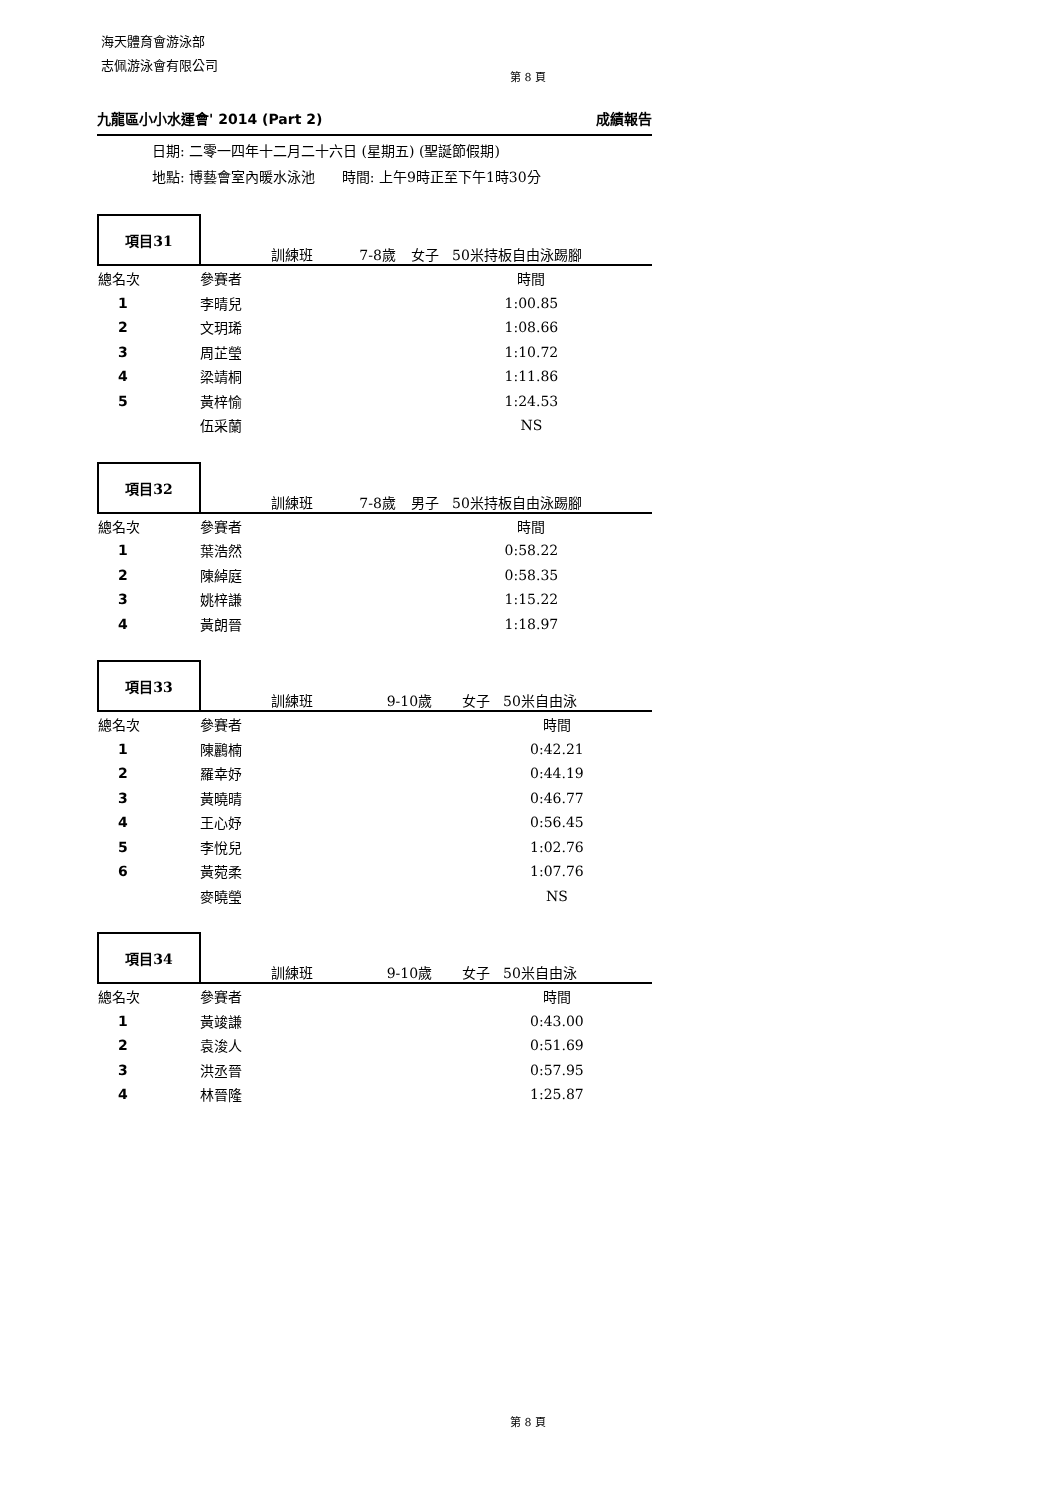海天體育會游泳部
志佩游泳會有限公司
第 8 頁
九龍區小小水運會' 2014 (Part 2) 成績報告
日期: 二零一四年十二月二十六日 (星期五) (聖誕節假期)
地點: 博藝會室內暖水泳池 時間: 上午9時正至下午1時30分
| 項目31 | 訓練班 | 7-8歲 | 女子 50米持板自由泳踢腳 |
| 總名次 | 參賽者 | | 時間 |
| 1 | 李晴兒 | | 1:00.85 |
| 2 | 文玥琋 | | 1:08.66 |
| 3 | 周芷瑩 | | 1:10.72 |
| 4 | 梁靖桐 | | 1:11.86 |
| 5 | 黃梓愉 | | 1:24.53 |
| | 伍采蘭 | | NS |
| 項目32 | 訓練班 | 7-8歲 | 男子 50米持板自由泳踢腳 |
| 總名次 | 參賽者 | | 時間 |
| 1 | 葉浩然 | | 0:58.22 |
| 2 | 陳綽庭 | | 0:58.35 |
| 3 | 姚梓謙 | | 1:15.22 |
| 4 | 黃朗晉 | | 1:18.97 |
| 項目33 | 訓練班 | 9-10歲 | 女子 50米自由泳 |
| 總名次 | 參賽者 | | 時間 |
| 1 | 陳鸝楠 | | 0:42.21 |
| 2 | 羅幸妤 | | 0:44.19 |
| 3 | 黃曉晴 | | 0:46.77 |
| 4 | 王心妤 | | 0:56.45 |
| 5 | 李悅兒 | | 1:02.76 |
| 6 | 黃菀柔 | | 1:07.76 |
| | 麥曉瑩 | | NS |
| 項目34 | 訓練班 | 9-10歲 | 女子 50米自由泳 |
| 總名次 | 參賽者 | | 時間 |
| 1 | 黃竣謙 | | 0:43.00 |
| 2 | 袁浚人 | | 0:51.69 |
| 3 | 洪丞晉 | | 0:57.95 |
| 4 | 林晉隆 | | 1:25.87 |
第 8 頁